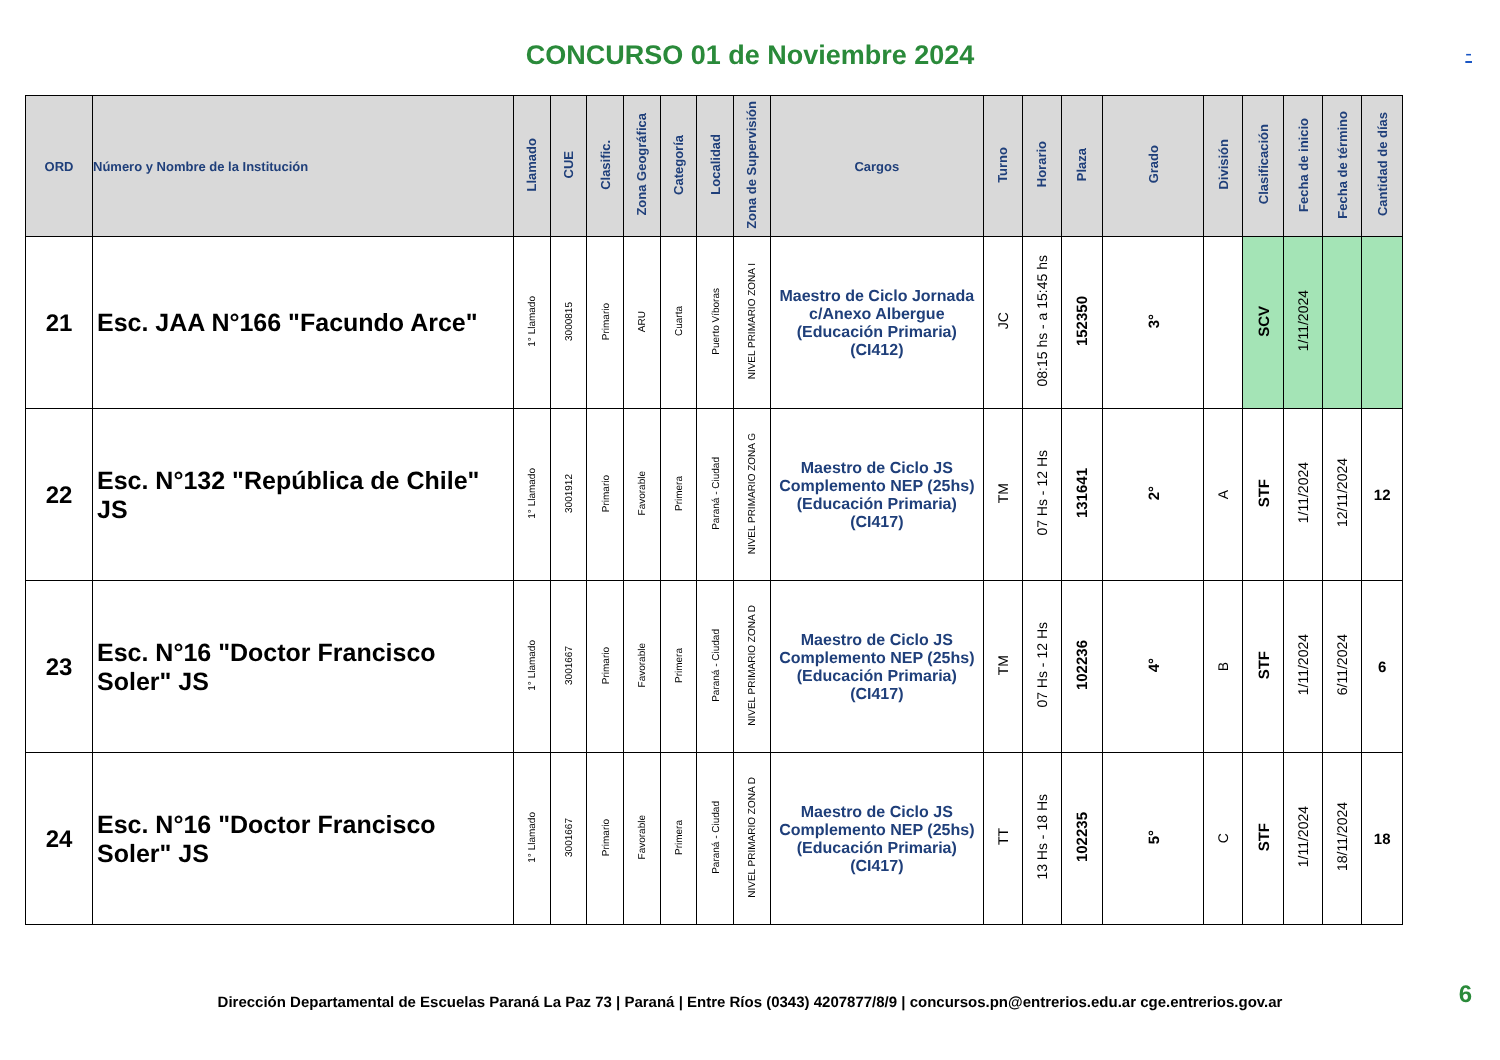CONCURSO 01 de Noviembre 2024
-
| ORD | Número y Nombre de la Institución | Llamado | CUE | Clasific. | Zona Geográfica | Categoría | Localidad | Zona de Supervisión | Cargos | Turno | Horario | Plaza | Grado | División | Clasificación | Fecha de inicio | Fecha de término | Cantidad de días |
| --- | --- | --- | --- | --- | --- | --- | --- | --- | --- | --- | --- | --- | --- | --- | --- | --- | --- | --- |
| 21 | Esc. JAA N°166 "Facundo Arce" | 1° Llamado | 3000815 | Primario | ARU | Cuarta | Puerto Víboras | NIVEL PRIMARIO ZONA I | Maestro de Ciclo Jornada c/Anexo Albergue (Educación Primaria) (CI412) | JC | 08:15 hs - a 15:45 hs | 152350 | 3° | | SCV | 1/11/2024 | | |
| 22 | Esc. N°132 "República de Chile" JS | 1° Llamado | 3001912 | Primario | Favorable | Primera | Paraná - Ciudad | NIVEL PRIMARIO ZONA G | Maestro de Ciclo JS Complemento NEP (25hs) (Educación Primaria) (CI417) | TM | 07 Hs - 12 Hs | 131641 | 2° | A | STF | 1/11/2024 | 12/11/2024 | 12 |
| 23 | Esc. N°16 "Doctor Francisco Soler" JS | 1° Llamado | 3001667 | Primario | Favorable | Primera | Paraná - Ciudad | NIVEL PRIMARIO ZONA D | Maestro de Ciclo JS Complemento NEP (25hs) (Educación Primaria) (CI417) | TM | 07 Hs - 12 Hs | 102236 | 4° | B | STF | 1/11/2024 | 6/11/2024 | 6 |
| 24 | Esc. N°16 "Doctor Francisco Soler" JS | 1° Llamado | 3001667 | Primario | Favorable | Primera | Paraná - Ciudad | NIVEL PRIMARIO ZONA D | Maestro de Ciclo JS Complemento NEP (25hs) (Educación Primaria) (CI417) | TT | 13 Hs - 18 Hs | 102235 | 5° | C | STF | 1/11/2024 | 18/11/2024 | 18 |
Dirección Departamental de Escuelas Paraná La Paz 73 | Paraná | Entre Ríos (0343) 4207877/8/9 | concursos.pn@entrerios.edu.ar cge.entrerios.gov.ar 6